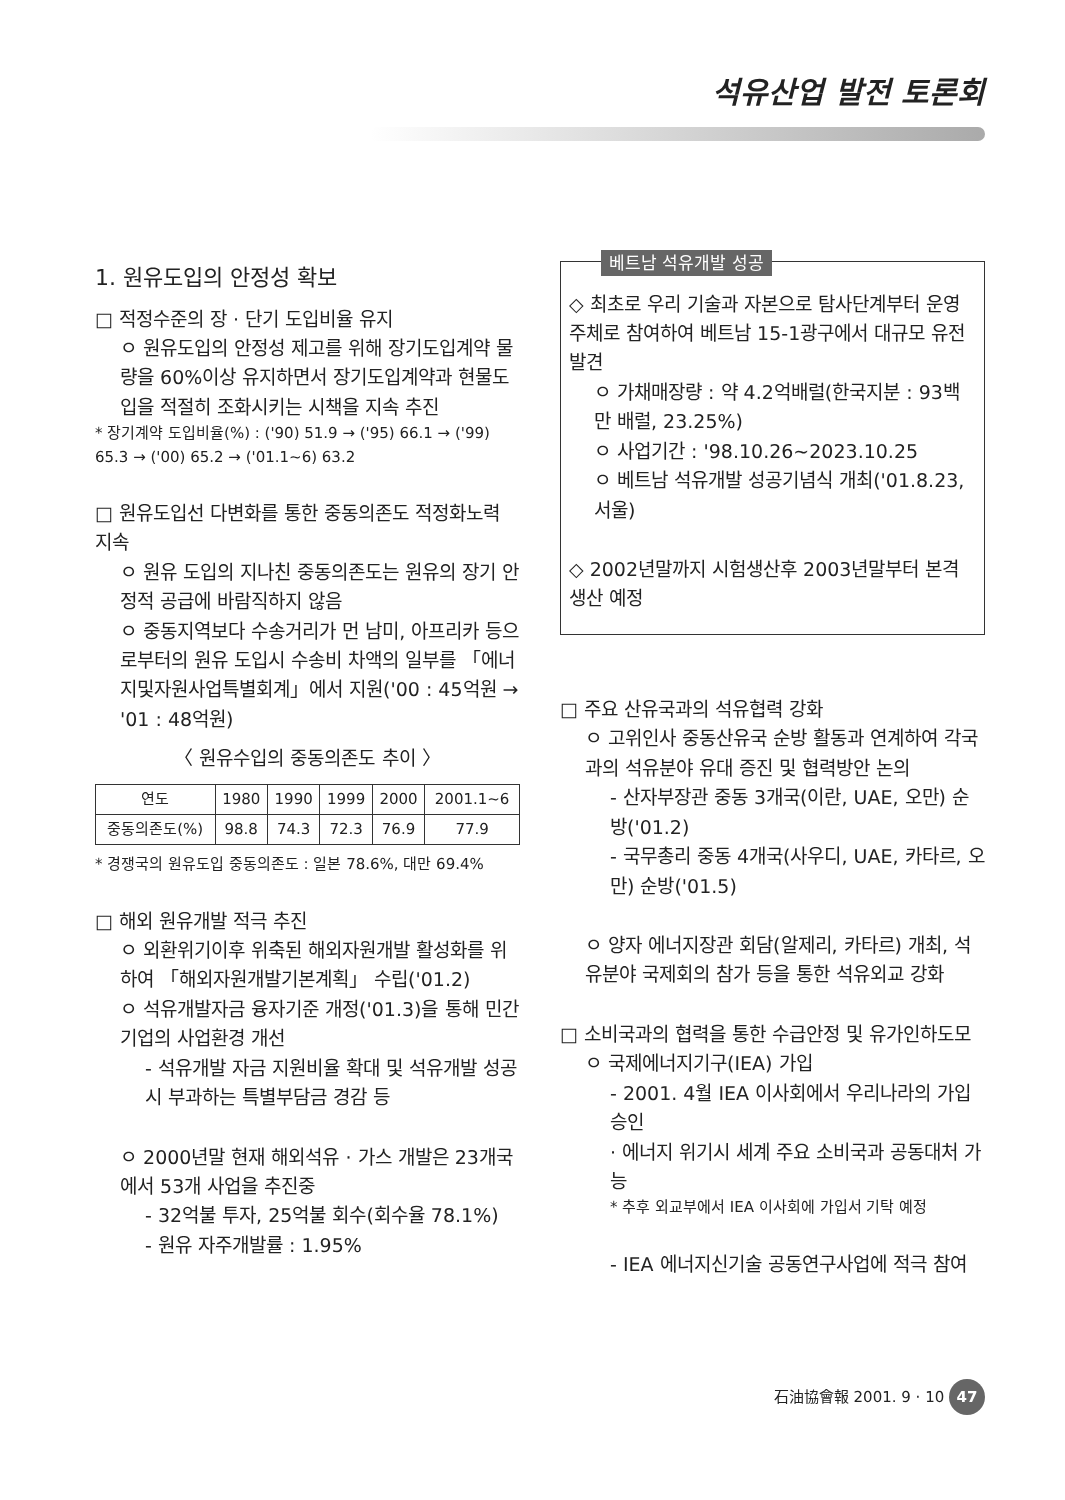석유산업 발전 토론회
1. 원유도입의 안정성 확보
□ 적정수준의 장 · 단기 도입비율 유지
ㅇ 원유도입의 안정성 제고를 위해 장기도입계약 물량을 60%이상 유지하면서 장기도입계약과 현물도입을 적절히 조화시키는 시책을 지속 추진
* 장기계약 도입비율(%) : ('90) 51.9 → ('95) 66.1 → ('99) 65.3 → ('00) 65.2 → ('01.1~6) 63.2
□ 원유도입선 다변화를 통한 중동의존도 적정화노력 지속
ㅇ 원유 도입의 지나친 중동의존도는 원유의 장기 안정적 공급에 바람직하지 않음
ㅇ 중동지역보다 수송거리가 먼 남미, 아프리카 등으로부터의 원유 도입시 수송비 차액의 일부를 「에너지및자원사업특별회계」에서 지원('00 : 45억원 → '01 : 48억원)
〈 원유수입의 중동의존도 추이 〉
| 연도 | 1980 | 1990 | 1999 | 2000 | 2001.1~6 |
| --- | --- | --- | --- | --- | --- |
| 중동의존도(%) | 98.8 | 74.3 | 72.3 | 76.9 | 77.9 |
* 경쟁국의 원유도입 중동의존도 : 일본 78.6%, 대만 69.4%
□ 해외 원유개발 적극 추진
ㅇ 외환위기이후 위축된 해외자원개발 활성화를 위하여 「해외자원개발기본계획」 수립('01.2)
ㅇ 석유개발자금 융자기준 개정('01.3)을 통해 민간기업의 사업환경 개선
- 석유개발 자금 지원비율 확대 및 석유개발 성공시 부과하는 특별부담금 경감 등
ㅇ 2000년말 현재 해외석유 · 가스 개발은 23개국에서 53개 사업을 추진중
- 32억불 투자, 25억불 회수(회수율 78.1%)
- 원유 자주개발률 : 1.95%
베트남 석유개발 성공
◇ 최초로 우리 기술과 자본으로 탐사단계부터 운영주체로 참여하여 베트남 15-1광구에서 대규모 유전 발견
ㅇ 가채매장량 : 약 4.2억배럴(한국지분 : 93백만 배럴, 23.25%)
ㅇ 사업기간 : '98.10.26~2023.10.25
ㅇ 베트남 석유개발 성공기념식 개최('01.8.23,서울)
◇ 2002년말까지 시험생산후 2003년말부터 본격생산 예정
□ 주요 산유국과의 석유협력 강화
ㅇ 고위인사 중동산유국 순방 활동과 연계하여 각국과의 석유분야 유대 증진 및 협력방안 논의
- 산자부장관 중동 3개국(이란, UAE, 오만) 순방('01.2)
- 국무총리 중동 4개국(사우디, UAE, 카타르, 오만) 순방('01.5)
ㅇ 양자 에너지장관 회담(알제리, 카타르) 개최, 석유분야 국제회의 참가 등을 통한 석유외교 강화
□ 소비국과의 협력을 통한 수급안정 및 유가인하도모
ㅇ 국제에너지기구(IEA) 가입
- 2001. 4월 IEA 이사회에서 우리나라의 가입 승인
· 에너지 위기시 세계 주요 소비국과 공동대처 가능
* 추후 외교부에서 IEA 이사회에 가입서 기탁 예정
- IEA 에너지신기술 공동연구사업에 적극 참여
石油協會報 2001. 9 · 10 47